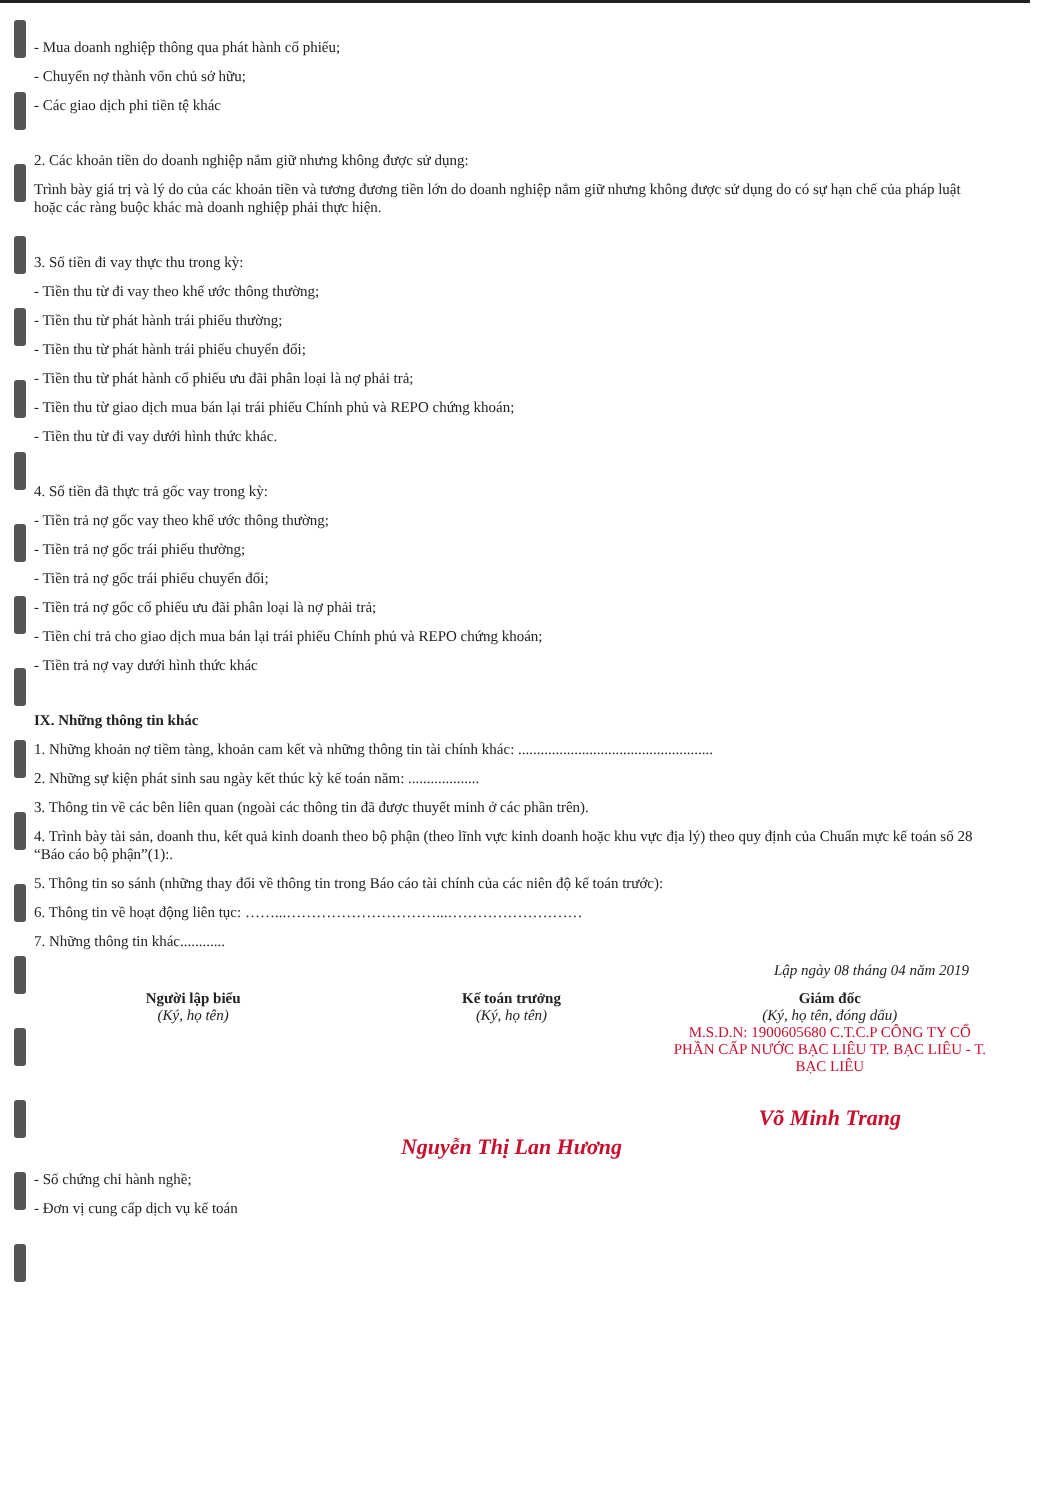- Mua doanh nghiệp thông qua phát hành cổ phiếu;
- Chuyển nợ thành vốn chủ sở hữu;
- Các giao dịch phi tiền tệ khác
2. Các khoản tiền do doanh nghiệp nắm giữ nhưng không được sử dụng:
Trình bày giá trị và lý do của các khoản tiền và tương đương tiền lớn do doanh nghiệp nắm giữ nhưng không được sử dụng do có sự hạn chế của pháp luật hoặc các ràng buộc khác mà doanh nghiệp phải thực hiện.
3. Số tiền đi vay thực thu trong kỳ:
- Tiền thu từ đi vay theo khế ước thông thường;
- Tiền thu từ phát hành trái phiếu thường;
- Tiền thu từ phát hành trái phiếu chuyển đổi;
- Tiền thu từ phát hành cổ phiếu ưu đãi phân loại là nợ phải trả;
- Tiền thu từ giao dịch mua bán lại trái phiếu Chính phủ và REPO chứng khoán;
- Tiền thu từ đi vay dưới hình thức khác.
4. Số tiền đã thực trả gốc vay trong kỳ:
- Tiền trả nợ gốc vay theo khế ước thông thường;
- Tiền trả nợ gốc trái phiếu thường;
- Tiền trả nợ gốc trái phiếu chuyển đổi;
- Tiền trả nợ gốc cổ phiếu ưu đãi phân loại là nợ phải trả;
- Tiền chi trả cho giao dịch mua bán lại trái phiếu Chính phủ và REPO chứng khoán;
- Tiền trả nợ vay dưới hình thức khác
IX. Những thông tin khác
1. Những khoản nợ tiềm tàng, khoản cam kết và những thông tin tài chính khác: ....................................................
2. Những sự kiện phát sinh sau ngày kết thúc kỳ kế toán năm: ...................
3. Thông tin về các bên liên quan (ngoài các thông tin đã được thuyết minh ở các phần trên).
4. Trình bày tài sản, doanh thu, kết quả kinh doanh theo bộ phận (theo lĩnh vực kinh doanh hoặc khu vực địa lý) theo quy định của Chuẩn mực kế toán số 28 “Báo cáo bộ phận”(1):.
5. Thông tin so sánh (những thay đổi về thông tin trong Báo cáo tài chính của các niên độ kế toán trước):
6. Thông tin về hoạt động liên tục: ……...…………………………...………………………
7. Những thông tin khác............
Lập ngày 08 tháng 04 năm 2019
Người lập biểu
(Ký, họ tên)
Kế toán trưởng
(Ký, họ tên)
Nguyễn Thị Lan Hương
Giám đốc
(Ký, họ tên, đóng dấu)
M.S.D.N: 1900605680 C.T.C.P CÔNG TY CỔ PHẦN CẤP NƯỚC BẠC LIÊU TP. BẠC LIÊU - T. BẠC LIÊU
Võ Minh Trang
- Số chứng chỉ hành nghề;
- Đơn vị cung cấp dịch vụ kế toán